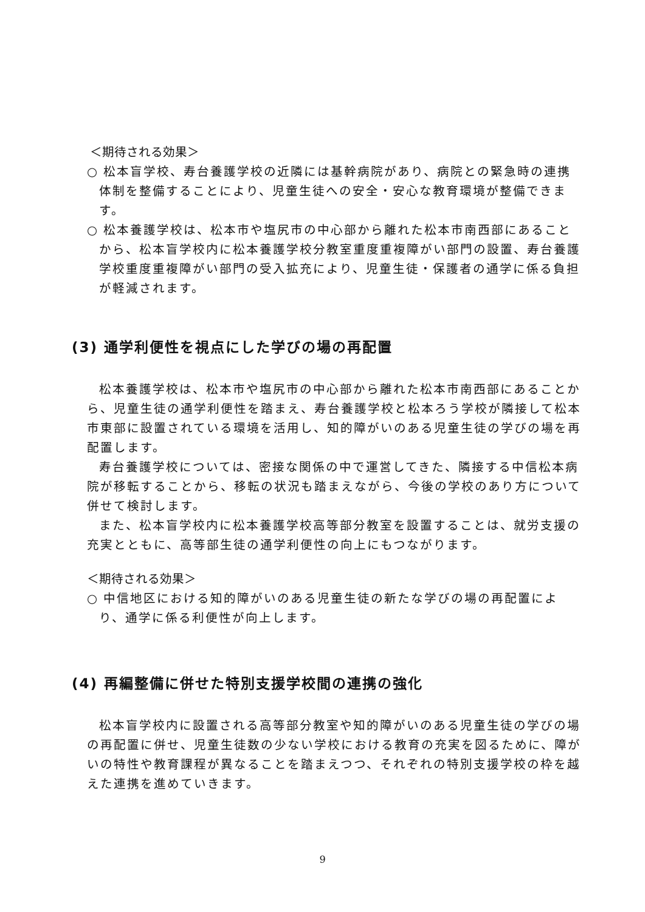＜期待される効果＞
○ 松本盲学校、寿台養護学校の近隣には基幹病院があり、病院との緊急時の連携体制を整備することにより、児童生徒への安全・安心な教育環境が整備できます。
○ 松本養護学校は、松本市や塩尻市の中心部から離れた松本市南西部にあることから、松本盲学校内に松本養護学校分教室重度重複障がい部門の設置、寿台養護学校重度重複障がい部門の受入拡充により、児童生徒・保護者の通学に係る負担が軽減されます。
(3) 通学利便性を視点にした学びの場の再配置
松本養護学校は、松本市や塩尻市の中心部から離れた松本市南西部にあることから、児童生徒の通学利便性を踏まえ、寿台養護学校と松本ろう学校が隣接して松本市東部に設置されている環境を活用し、知的障がいのある児童生徒の学びの場を再配置します。
寿台養護学校については、密接な関係の中で運営してきた、隣接する中信松本病院が移転することから、移転の状況も踏まえながら、今後の学校のあり方について併せて検討します。
また、松本盲学校内に松本養護学校高等部分教室を設置することは、就労支援の充実とともに、高等部生徒の通学利便性の向上にもつながります。
＜期待される効果＞
○ 中信地区における知的障がいのある児童生徒の新たな学びの場の再配置により、通学に係る利便性が向上します。
(4) 再編整備に併せた特別支援学校間の連携の強化
松本盲学校内に設置される高等部分教室や知的障がいのある児童生徒の学びの場の再配置に併せ、児童生徒数の少ない学校における教育の充実を図るために、障がいの特性や教育課程が異なることを踏まえつつ、それぞれの特別支援学校の枠を越えた連携を進めていきます。
9